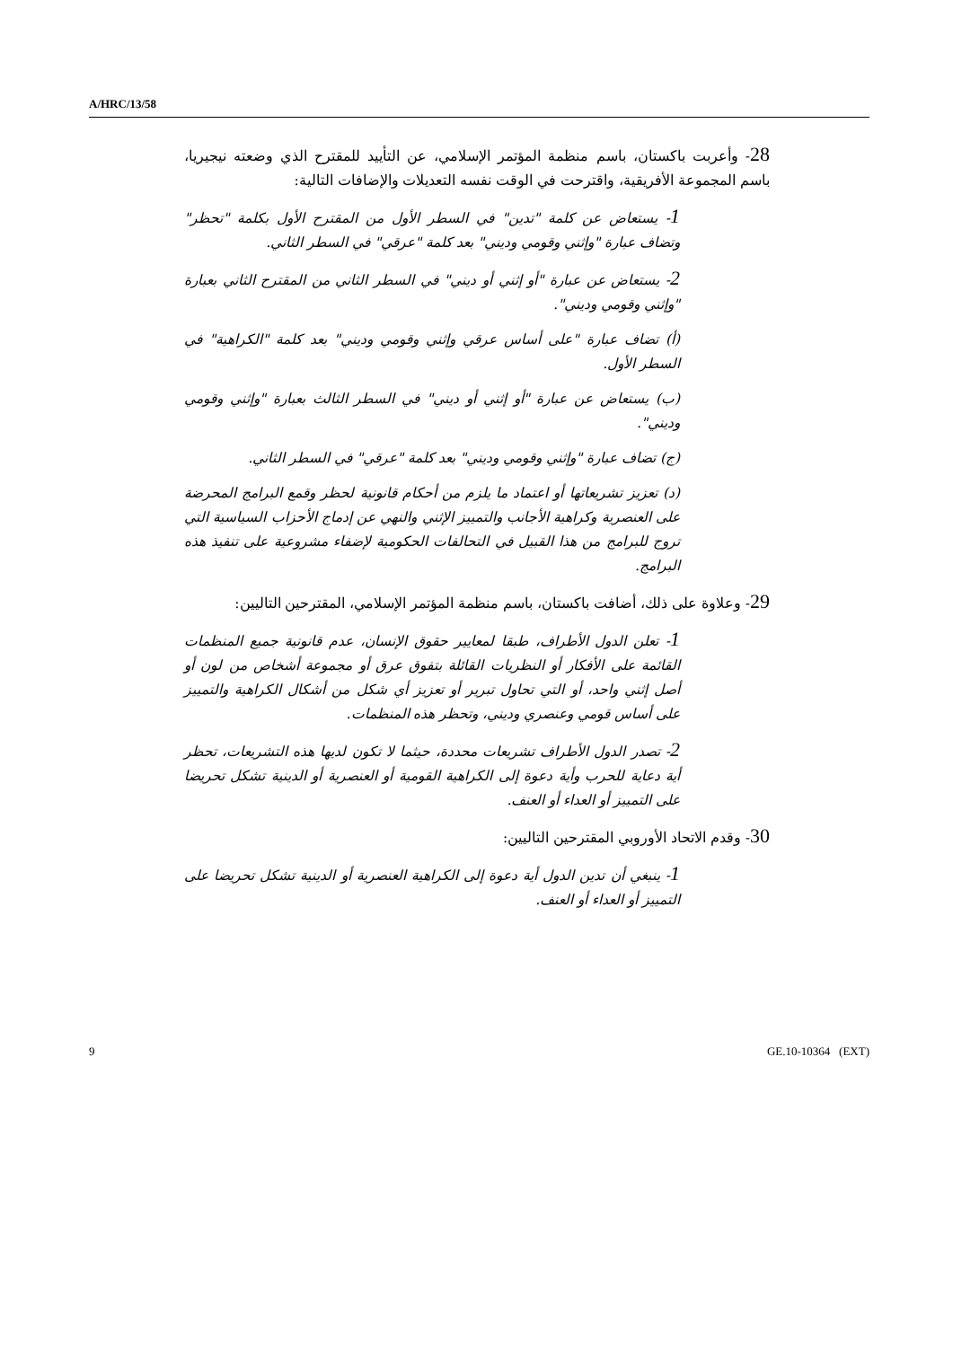A/HRC/13/58
28- وأعربت باكستان، باسم منظمة المؤتمر الإسلامي، عن التأييد للمقترح الذي وضعته نيجيريا، باسم المجموعة الأفريقية، واقترحت في الوقت نفسه التعديلات والإضافات التالية:
1- يستعاض عن كلمة "تدين" في السطر الأول من المقترح الأول بكلمة "تحظر" وتضاف عبارة "وإثني وقومي وديني" بعد كلمة "عرقي" في السطر الثاني.
2- يستعاض عن عبارة "أو إثني أو ديني" في السطر الثاني من المقترح الثاني بعبارة "وإثني وقومي وديني".
(أ) تضاف عبارة "على أساس عرقي وإثني وقومي وديني" بعد كلمة "الكراهية" في السطر الأول.
(ب) يستعاض عن عبارة "أو إثني أو ديني" في السطر الثالث بعبارة "وإثني وقومي وديني".
(ج) تضاف عبارة "وإثني وقومي وديني" بعد كلمة "عرقي" في السطر الثاني.
(د) تعزيز تشريعاتها أو اعتماد ما يلزم من أحكام قانونية لحظر وقمع البرامج المحرضة على العنصرية وكراهية الأجانب والتمييز الإثني والنهي عن إدماج الأحزاب السياسية التي تروج للبرامج من هذا القبيل في التحالفات الحكومية لإضفاء مشروعية على تنفيذ هذه البرامج.
29- وعلاوة على ذلك، أضافت باكستان، باسم منظمة المؤتمر الإسلامي، المقترحين التاليين:
1- تعلن الدول الأطراف، طبقا لمعايير حقوق الإنسان، عدم قانونية جميع المنظمات القائمة على الأفكار أو النظريات القائلة بتفوق عرق أو مجموعة أشخاص من لون أو أصل إثني واحد، أو التي تحاول تبرير أو تعزيز أي شكل من أشكال الكراهية والتمييز على أساس قومي وعنصري وديني، وتحظر هذه المنظمات.
2- تصدر الدول الأطراف تشريعات محددة، حيثما لا تكون لديها هذه التشريعات، تحظر أية دعاية للحرب وأية دعوة إلى الكراهية القومية أو العنصرية أو الدينية تشكل تحريضا على التمييز أو العداء أو العنف.
30- وقدم الاتحاد الأوروبي المقترحين التاليين:
1- ينبغي أن تدين الدول أية دعوة إلى الكراهية العنصرية أو الدينية تشكل تحريضا على التمييز أو العداء أو العنف.
9 GE.10-10364 (EXT)